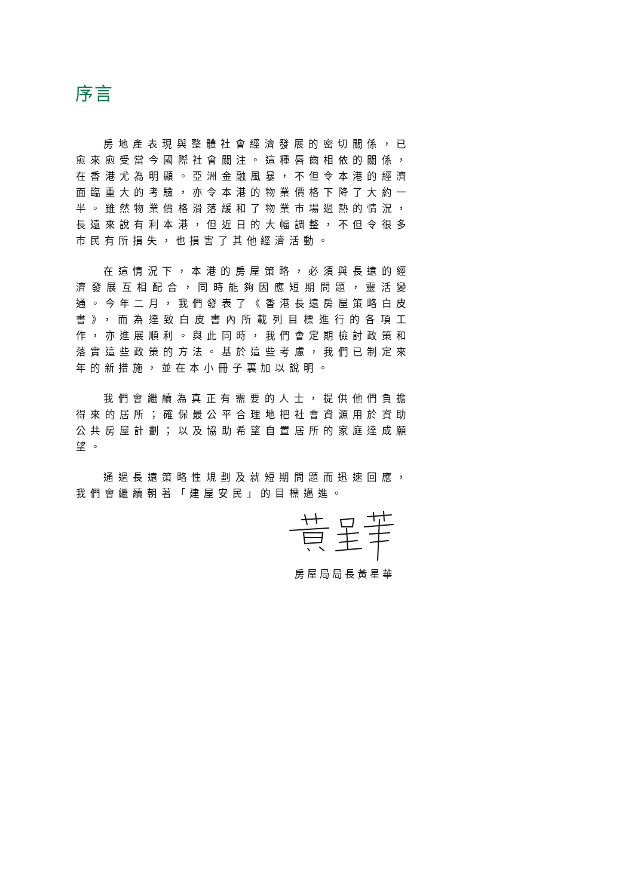序言
房地產表現與整體社會經濟發展的密切關係，已愈來愈受當今國際社會關注。這種唇齒相依的關係，在香港尤為明顯。亞洲金融風暴，不但令本港的經濟面臨重大的考驗，亦令本港的物業價格下降了大約一半。雖然物業價格滑落緩和了物業市場過熱的情況，長遠來說有利本港，但近日的大幅調整，不但令很多市民有所損失，也損害了其他經濟活動。
在這情況下，本港的房屋策略，必須與長遠的經濟發展互相配合，同時能夠因應短期問題，靈活變通。今年二月，我們發表了《香港長遠房屋策略白皮書》，而為達致白皮書內所載列目標進行的各項工作，亦進展順利。與此同時，我們會定期檢討政策和落實這些政策的方法。基於這些考慮，我們已制定來年的新措施，並在本小冊子裏加以說明。
我們會繼續為真正有需要的人士，提供他們負擔得來的居所；確保最公平合理地把社會資源用於資助公共房屋計劃；以及協助希望自置居所的家庭達成願望。
通過長遠策略性規劃及就短期問題而迅速回應，我們會繼續朝著「建屋安民」的目標邁進。
房屋局局長黃星華